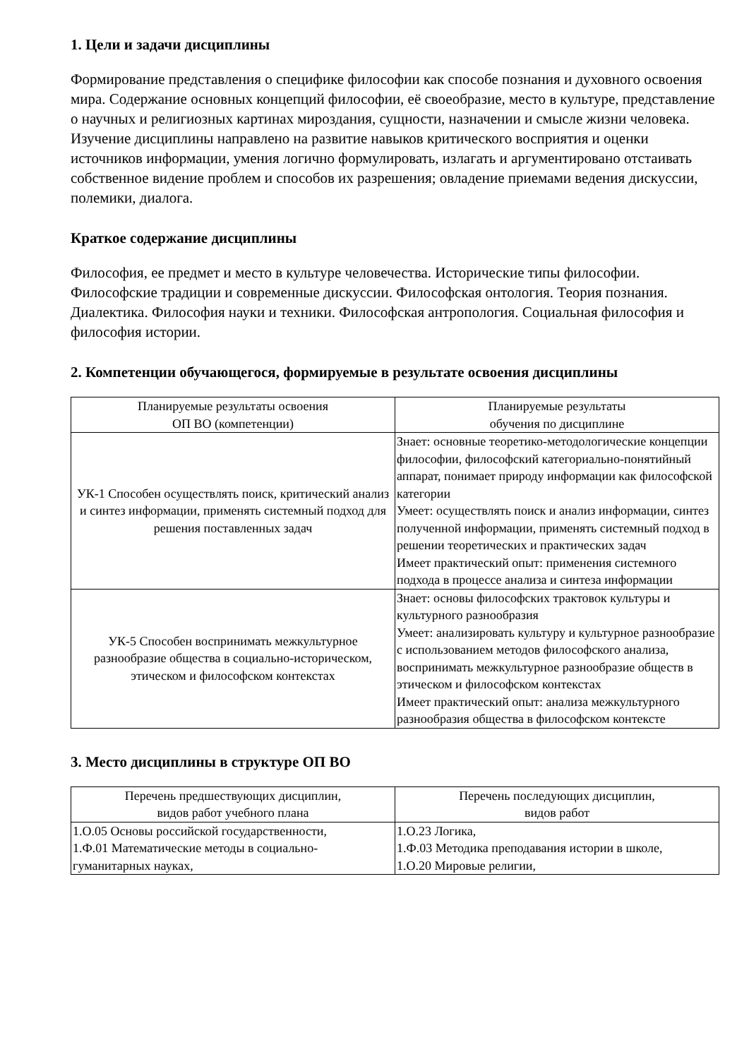1. Цели и задачи дисциплины
Формирование представления о специфике философии как способе познания и духовного освоения мира. Содержание основных концепций философии, её своеобразие, место в культуре, представление о научных и религиозных картинах мироздания, сущности, назначении и смысле жизни человека. Изучение дисциплины направлено на развитие навыков критического восприятия и оценки источников информации, умения логично формулировать, излагать и аргументировано отстаивать собственное видение проблем и способов их разрешения; овладение приемами ведения дискуссии, полемики, диалога.
Краткое содержание дисциплины
Философия, ее предмет и место в культуре человечества. Исторические типы философии. Философские традиции и современные дискуссии. Философская онтология. Теория познания. Диалектика. Философия науки и техники. Философская антропология. Социальная философия и философия истории.
2. Компетенции обучающегося, формируемые в результате освоения дисциплины
| Планируемые результаты освоения ОП ВО (компетенции) | Планируемые результаты обучения по дисциплине |
| --- | --- |
| УК-1 Способен осуществлять поиск, критический анализ и синтез информации, применять системный подход для решения поставленных задач | Знает: основные теоретико-методологические концепции философии, философский категориально-понятийный аппарат, понимает природу информации как философской категории Умеет: осуществлять поиск и анализ информации, синтез полученной информации, применять системный подход в решении теоретических и практических задач Имеет практический опыт: применения системного подхода в процессе анализа и синтеза информации |
| УК-5 Способен воспринимать межкультурное разнообразие общества в социально-историческом, этическом и философском контекстах | Знает: основы философских трактовок культуры и культурного разнообразия Умеет: анализировать культуру и культурное разнообразие с использованием методов философского анализа, воспринимать межкультурное разнообразие обществ в этическом и философском контекстах Имеет практический опыт: анализа межкультурного разнообразия общества в философском контексте |
3. Место дисциплины в структуре ОП ВО
| Перечень предшествующих дисциплин, видов работ учебного плана | Перечень последующих дисциплин, видов работ |
| --- | --- |
| 1.О.05 Основы российской государственности, 1.Ф.01 Математические методы в социально-гуманитарных науках, | 1.О.23 Логика, 1.Ф.03 Методика преподавания истории в школе, 1.О.20 Мировые религии, |